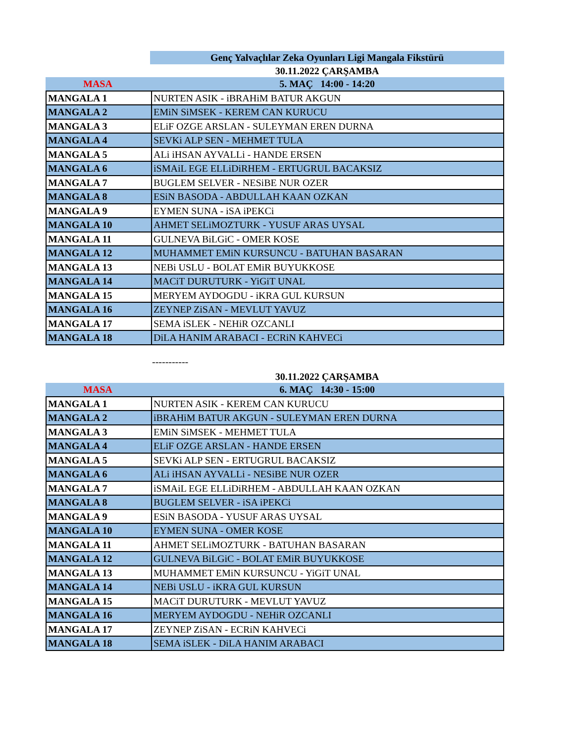| | Genç Yalvaçlılar Zeka Oyunları Ligi Mangala Fikstürü |
| | 30.11.2022 ÇARŞAMBA |
| MASA | 5. MAÇ 14:00 - 14:20 |
| MANGALA 1 | NURTEN ASIK - iBRAHiM BATUR AKGUN |
| MANGALA 2 | EMiN SiMSEK - KEREM CAN KURUCU |
| MANGALA 3 | ELiF OZGE ARSLAN - SULEYMAN EREN DURNA |
| MANGALA 4 | SEVKi ALP SEN - MEHMET TULA |
| MANGALA 5 | ALi iHSAN AYVALLi - HANDE ERSEN |
| MANGALA 6 | iSMAiL EGE ELLiDiRHEM - ERTUGRUL BACAKSIZ |
| MANGALA 7 | BUGLEM SELVER - NESiBE NUR OZER |
| MANGALA 8 | ESiN BASODA - ABDULLAH KAAN OZKAN |
| MANGALA 9 | EYMEN SUNA - iSA iPEKCi |
| MANGALA 10 | AHMET SELiMOZTURK - YUSUF ARAS UYSAL |
| MANGALA 11 | GULNEVA BiLGiC - OMER KOSE |
| MANGALA 12 | MUHAMMET EMiN KURSUNCU - BATUHAN BASARAN |
| MANGALA 13 | NEBi USLU - BOLAT EMiR BUYUKKOSE |
| MANGALA 14 | MACiT DURUTURK - YiGiT UNAL |
| MANGALA 15 | MERYEM AYDOGDU - iKRA GUL KURSUN |
| MANGALA 16 | ZEYNEP ZiSAN - MEVLUT YAVUZ |
| MANGALA 17 | SEMA iSLEK - NEHiR OZCANLI |
| MANGALA 18 | DiLA HANIM ARABACI - ECRiN KAHVECi |
-----------
| | 30.11.2022 ÇARŞAMBA |
| MASA | 6. MAÇ 14:30 - 15:00 |
| MANGALA 1 | NURTEN ASIK - KEREM CAN KURUCU |
| MANGALA 2 | iBRAHiM BATUR AKGUN - SULEYMAN EREN DURNA |
| MANGALA 3 | EMiN SiMSEK - MEHMET TULA |
| MANGALA 4 | ELiF OZGE ARSLAN - HANDE ERSEN |
| MANGALA 5 | SEVKi ALP SEN - ERTUGRUL BACAKSIZ |
| MANGALA 6 | ALi iHSAN AYVALLi - NESiBE NUR OZER |
| MANGALA 7 | iSMAiL EGE ELLiDiRHEM - ABDULLAH KAAN OZKAN |
| MANGALA 8 | BUGLEM SELVER - iSA iPEKCi |
| MANGALA 9 | ESiN BASODA - YUSUF ARAS UYSAL |
| MANGALA 10 | EYMEN SUNA - OMER KOSE |
| MANGALA 11 | AHMET SELiMOZTURK - BATUHAN BASARAN |
| MANGALA 12 | GULNEVA BiLGiC - BOLAT EMiR BUYUKKOSE |
| MANGALA 13 | MUHAMMET EMiN KURSUNCU - YiGiT UNAL |
| MANGALA 14 | NEBi USLU - iKRA GUL KURSUN |
| MANGALA 15 | MACiT DURUTURK - MEVLUT YAVUZ |
| MANGALA 16 | MERYEM AYDOGDU - NEHiR OZCANLI |
| MANGALA 17 | ZEYNEP ZiSAN - ECRiN KAHVECi |
| MANGALA 18 | SEMA iSLEK - DiLA HANIM ARABACI |